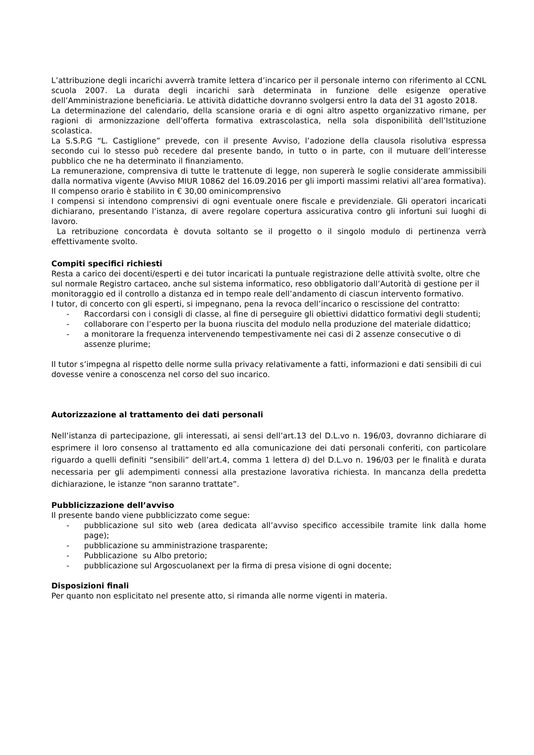L’attribuzione degli incarichi avverrà tramite lettera d’incarico per il personale interno con riferimento al CCNL scuola 2007. La durata degli incarichi sarà determinata in funzione delle esigenze operative dell’Amministrazione beneficiaria. Le attività didattiche dovranno svolgersi entro la data del 31 agosto 2018.
La determinazione del calendario, della scansione oraria e di ogni altro aspetto organizzativo rimane, per ragioni di armonizzazione dell’offerta formativa extrascolastica, nella sola disponibilità dell’Istituzione scolastica.
La S.S.P.G “L. Castiglione” prevede, con il presente Avviso, l’adozione della clausola risolutiva espressa secondo cui lo stesso può recedere dal presente bando, in tutto o in parte, con il mutuare dell’interesse pubblico che ne ha determinato il finanziamento.
La remunerazione, comprensiva di tutte le trattenute di legge, non supererà le soglie considerate ammissibili dalla normativa vigente (Avviso MIUR 10862 del 16.09.2016 per gli importi massimi relativi all’area formativa). Il compenso orario è stabilito in € 30,00 ominicomprensivo
I compensi si intendono comprensivi di ogni eventuale onere fiscale e previdenziale. Gli operatori incaricati dichiarano, presentando l’istanza, di avere regolare copertura assicurativa contro gli infortuni sui luoghi di lavoro.
La retribuzione concordata è dovuta soltanto se il progetto o il singolo modulo di pertinenza verrà effettivamente svolto.
Compiti specifici richiesti
Resta a carico dei docenti/esperti e dei tutor incaricati la puntuale registrazione delle attività svolte, oltre che sul normale Registro cartaceo, anche sul sistema informatico, reso obbligatorio dall’Autorità di gestione per il monitoraggio ed il controllo a distanza ed in tempo reale dell’andamento di ciascun intervento formativo.
I tutor, di concerto con gli esperti, si impegnano, pena la revoca dell’incarico o rescissione del contratto:
- Raccordarsi con i consigli di classe, al fine di perseguire gli obiettivi didattico formativi degli studenti;
- collaborare con l’esperto per la buona riuscita del modulo nella produzione del materiale didattico;
- a monitorare la frequenza intervenendo tempestivamente nei casi di 2 assenze consecutive o di assenze plurime;
Il tutor s’impegna al rispetto delle norme sulla privacy relativamente a fatti, informazioni e dati sensibili di cui dovesse venire a conoscenza nel corso del suo incarico.
Autorizzazione al trattamento dei dati personali
Nell’istanza di partecipazione, gli interessati, ai sensi dell’art.13 del D.L.vo n. 196/03, dovranno dichiarare di esprimere il loro consenso al trattamento ed alla comunicazione dei dati personali conferiti, con particolare riguardo a quelli definiti “sensibili” dell’art.4, comma 1 lettera d) del D.L.vo n. 196/03 per le finalità e durata necessaria per gli adempimenti connessi alla prestazione lavorativa richiesta. In mancanza della predetta dichiarazione, le istanze “non saranno trattate”.
Pubblicizzazione dell’avviso
Il presente bando viene pubblicizzato come segue:
- pubblicazione sul sito web (area dedicata all’avviso specifico accessibile tramite link dalla home page);
- pubblicazione su amministrazione trasparente;
- Pubblicazione su Albo pretorio;
- pubblicazione sul Argoscuolanext per la firma di presa visione di ogni docente;
Disposizioni finali
Per quanto non esplicitato nel presente atto, si rimanda alle norme vigenti in materia.